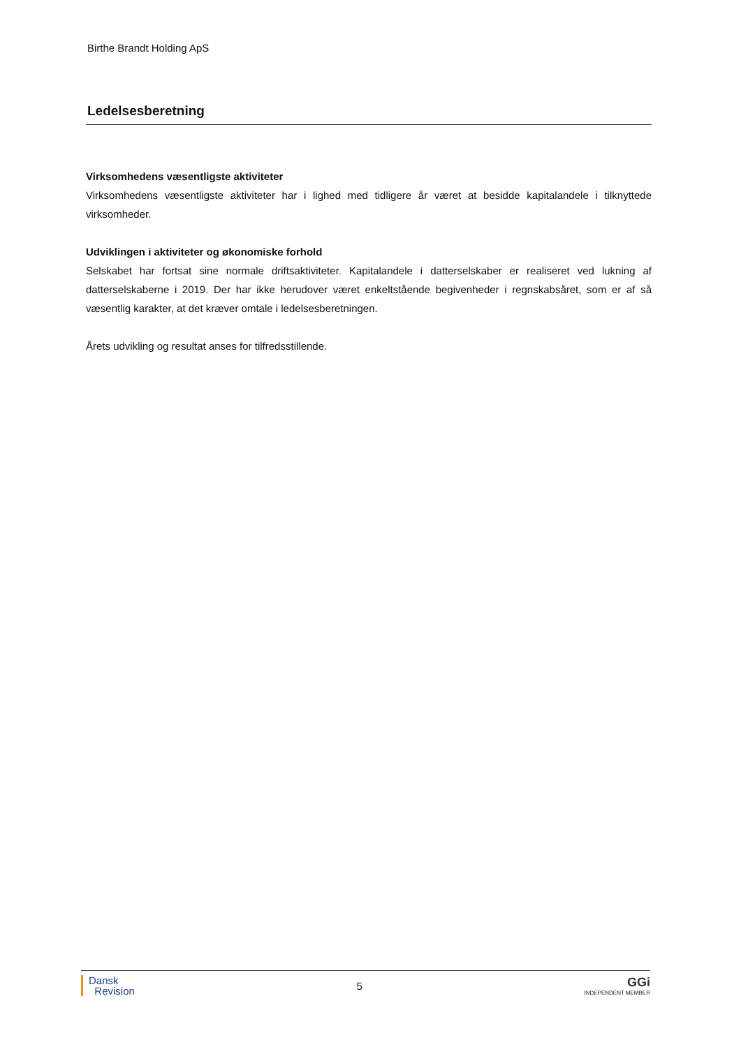Birthe Brandt Holding ApS
Ledelsesberetning
Virksomhedens væsentligste aktiviteter
Virksomhedens væsentligste aktiviteter har i lighed med tidligere år været at besidde kapitalandele i tilknyttede virksomheder.
Udviklingen i aktiviteter og økonomiske forhold
Selskabet har fortsat sine normale driftsaktiviteter. Kapitalandele i datterselskaber er realiseret ved lukning af datterselskaberne i 2019. Der har ikke herudover været enkeltstående begivenheder i regnskabsåret, som er af så væsentlig karakter, at det kræver omtale i ledelsesberetningen.
Årets udvikling og resultat anses for tilfredsstillende.
Dansk
Revision
5
GGi
INDEPENDENT MEMBER